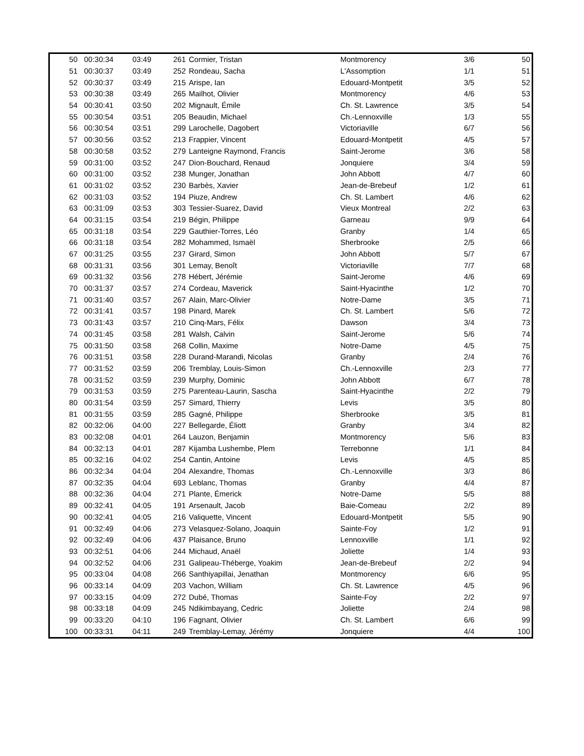| 50 | 00:30:34 | 03:49 | 261 | Cormier, Tristan | Montmorency | 3/6 | 50 |
| 51 | 00:30:37 | 03:49 | 252 | Rondeau, Sacha | L'Assomption | 1/1 | 51 |
| 52 | 00:30:37 | 03:49 | 215 | Arispe, Ian | Edouard-Montpetit | 3/5 | 52 |
| 53 | 00:30:38 | 03:49 | 265 | Mailhot, Olivier | Montmorency | 4/6 | 53 |
| 54 | 00:30:41 | 03:50 | 202 | Mignault, Émile | Ch. St. Lawrence | 3/5 | 54 |
| 55 | 00:30:54 | 03:51 | 205 | Beaudin, Michael | Ch.-Lennoxville | 1/3 | 55 |
| 56 | 00:30:54 | 03:51 | 299 | Larochelle, Dagobert | Victoriaville | 6/7 | 56 |
| 57 | 00:30:56 | 03:52 | 213 | Frappier, Vincent | Edouard-Montpetit | 4/5 | 57 |
| 58 | 00:30:58 | 03:52 | 279 | Lanteigne Raymond, Francis | Saint-Jerome | 3/6 | 58 |
| 59 | 00:31:00 | 03:52 | 247 | Dion-Bouchard, Renaud | Jonquiere | 3/4 | 59 |
| 60 | 00:31:00 | 03:52 | 238 | Munger, Jonathan | John Abbott | 4/7 | 60 |
| 61 | 00:31:02 | 03:52 | 230 | Barbès, Xavier | Jean-de-Brebeuf | 1/2 | 61 |
| 62 | 00:31:03 | 03:52 | 194 | Piuze, Andrew | Ch. St. Lambert | 4/6 | 62 |
| 63 | 00:31:09 | 03:53 | 303 | Tessier-Suarez, David | Vieux Montreal | 2/2 | 63 |
| 64 | 00:31:15 | 03:54 | 219 | Bégin, Philippe | Garneau | 9/9 | 64 |
| 65 | 00:31:18 | 03:54 | 229 | Gauthier-Torres, Léo | Granby | 1/4 | 65 |
| 66 | 00:31:18 | 03:54 | 282 | Mohammed, Ismaël | Sherbrooke | 2/5 | 66 |
| 67 | 00:31:25 | 03:55 | 237 | Girard, Simon | John Abbott | 5/7 | 67 |
| 68 | 00:31:31 | 03:56 | 301 | Lemay, Benoît | Victoriaville | 7/7 | 68 |
| 69 | 00:31:32 | 03:56 | 278 | Hébert, Jérémie | Saint-Jerome | 4/6 | 69 |
| 70 | 00:31:37 | 03:57 | 274 | Cordeau, Maverick | Saint-Hyacinthe | 1/2 | 70 |
| 71 | 00:31:40 | 03:57 | 267 | Alain, Marc-Olivier | Notre-Dame | 3/5 | 71 |
| 72 | 00:31:41 | 03:57 | 198 | Pinard, Marek | Ch. St. Lambert | 5/6 | 72 |
| 73 | 00:31:43 | 03:57 | 210 | Cinq-Mars, Félix | Dawson | 3/4 | 73 |
| 74 | 00:31:45 | 03:58 | 281 | Walsh, Calvin | Saint-Jerome | 5/6 | 74 |
| 75 | 00:31:50 | 03:58 | 268 | Collin, Maxime | Notre-Dame | 4/5 | 75 |
| 76 | 00:31:51 | 03:58 | 228 | Durand-Marandi, Nicolas | Granby | 2/4 | 76 |
| 77 | 00:31:52 | 03:59 | 206 | Tremblay, Louis-Simon | Ch.-Lennoxville | 2/3 | 77 |
| 78 | 00:31:52 | 03:59 | 239 | Murphy, Dominic | John Abbott | 6/7 | 78 |
| 79 | 00:31:53 | 03:59 | 275 | Parenteau-Laurin, Sascha | Saint-Hyacinthe | 2/2 | 79 |
| 80 | 00:31:54 | 03:59 | 257 | Simard, Thierry | Levis | 3/5 | 80 |
| 81 | 00:31:55 | 03:59 | 285 | Gagné, Philippe | Sherbrooke | 3/5 | 81 |
| 82 | 00:32:06 | 04:00 | 227 | Bellegarde, Éliott | Granby | 3/4 | 82 |
| 83 | 00:32:08 | 04:01 | 264 | Lauzon, Benjamin | Montmorency | 5/6 | 83 |
| 84 | 00:32:13 | 04:01 | 287 | Kijamba Lushembe, Plem | Terrebonne | 1/1 | 84 |
| 85 | 00:32:16 | 04:02 | 254 | Cantin, Antoine | Levis | 4/5 | 85 |
| 86 | 00:32:34 | 04:04 | 204 | Alexandre, Thomas | Ch.-Lennoxville | 3/3 | 86 |
| 87 | 00:32:35 | 04:04 | 693 | Leblanc, Thomas | Granby | 4/4 | 87 |
| 88 | 00:32:36 | 04:04 | 271 | Plante, Émerick | Notre-Dame | 5/5 | 88 |
| 89 | 00:32:41 | 04:05 | 191 | Arsenault, Jacob | Baie-Comeau | 2/2 | 89 |
| 90 | 00:32:41 | 04:05 | 216 | Valiquette, Vincent | Edouard-Montpetit | 5/5 | 90 |
| 91 | 00:32:49 | 04:06 | 273 | Velasquez-Solano, Joaquin | Sainte-Foy | 1/2 | 91 |
| 92 | 00:32:49 | 04:06 | 437 | Plaisance, Bruno | Lennoxville | 1/1 | 92 |
| 93 | 00:32:51 | 04:06 | 244 | Michaud, Anaël | Joliette | 1/4 | 93 |
| 94 | 00:32:52 | 04:06 | 231 | Galipeau-Théberge, Yoakim | Jean-de-Brebeuf | 2/2 | 94 |
| 95 | 00:33:04 | 04:08 | 266 | Santhiyapillai, Jenathan | Montmorency | 6/6 | 95 |
| 96 | 00:33:14 | 04:09 | 203 | Vachon, William | Ch. St. Lawrence | 4/5 | 96 |
| 97 | 00:33:15 | 04:09 | 272 | Dubé, Thomas | Sainte-Foy | 2/2 | 97 |
| 98 | 00:33:18 | 04:09 | 245 | Ndikimbayang, Cedric | Joliette | 2/4 | 98 |
| 99 | 00:33:20 | 04:10 | 196 | Fagnant, Olivier | Ch. St. Lambert | 6/6 | 99 |
| 100 | 00:33:31 | 04:11 | 249 | Tremblay-Lemay, Jérémy | Jonquiere | 4/4 | 100 |